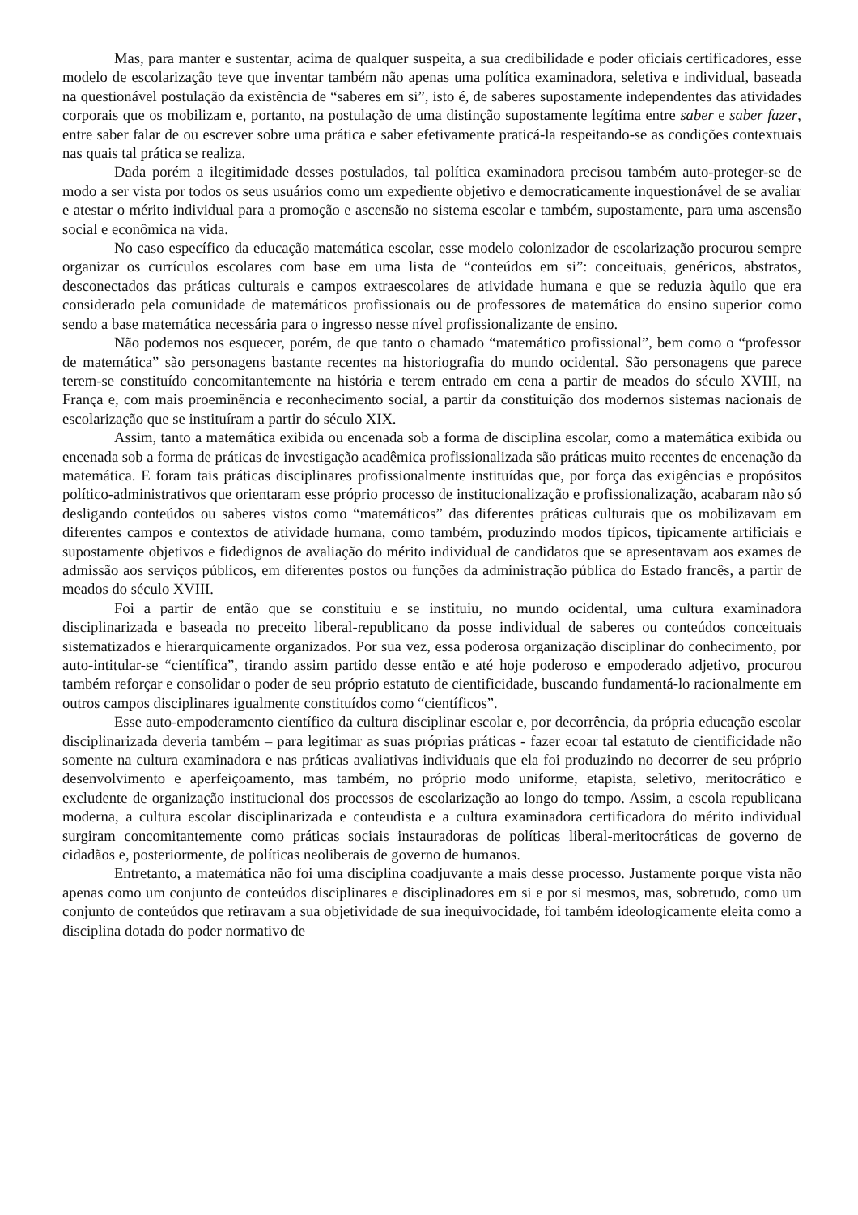Mas, para manter e sustentar, acima de qualquer suspeita, a sua credibilidade e poder oficiais certificadores, esse modelo de escolarização teve que inventar também não apenas uma política examinadora, seletiva e individual, baseada na questionável postulação da existência de “saberes em si”, isto é, de saberes supostamente independentes das atividades corporais que os mobilizam e, portanto, na postulação de uma distinção supostamente legítima entre saber e saber fazer, entre saber falar de ou escrever sobre uma prática e saber efetivamente praticá-la respeitando-se as condições contextuais nas quais tal prática se realiza.
Dada porém a ilegitimidade desses postulados, tal política examinadora precisou também auto-proteger-se de modo a ser vista por todos os seus usuários como um expediente objetivo e democraticamente inquestionável de se avaliar e atestar o mérito individual para a promoção e ascensão no sistema escolar e também, supostamente, para uma ascensão social e econômica na vida.
No caso específico da educação matemática escolar, esse modelo colonizador de escolarização procurou sempre organizar os currículos escolares com base em uma lista de “conteúdos em si”: conceituais, genéricos, abstratos, desconectados das práticas culturais e campos extraescolares de atividade humana e que se reduzia àquilo que era considerado pela comunidade de matemáticos profissionais ou de professores de matemática do ensino superior como sendo a base matemática necessária para o ingresso nesse nível profissionalizante de ensino.
Não podemos nos esquecer, porém, de que tanto o chamado “matemático profissional”, bem como o “professor de matemática” são personagens bastante recentes na historiografia do mundo ocidental. São personagens que parece terem-se constituído concomitantemente na história e terem entrado em cena a partir de meados do século XVIII, na França e, com mais proeminência e reconhecimento social, a partir da constituição dos modernos sistemas nacionais de escolarização que se instituíram a partir do século XIX.
Assim, tanto a matemática exibida ou encenada sob a forma de disciplina escolar, como a matemática exibida ou encenada sob a forma de práticas de investigação acadêmica profissionalizada são práticas muito recentes de encenação da matemática. E foram tais práticas disciplinares profissionalmente instituídas que, por força das exigências e propósitos político-administrativos que orientaram esse próprio processo de institucionalização e profissionalização, acabaram não só desligando conteúdos ou saberes vistos como “matemáticos” das diferentes práticas culturais que os mobilizavam em diferentes campos e contextos de atividade humana, como também, produzindo modos típicos, tipicamente artificiais e supostamente objetivos e fidedignos de avaliação do mérito individual de candidatos que se apresentavam aos exames de admissão aos serviços públicos, em diferentes postos ou funções da administração pública do Estado francês, a partir de meados do século XVIII.
Foi a partir de então que se constituiu e se instituiu, no mundo ocidental, uma cultura examinadora disciplinarizada e baseada no preceito liberal-republicano da posse individual de saberes ou conteúdos conceituais sistematizados e hierarquicamente organizados. Por sua vez, essa poderosa organização disciplinar do conhecimento, por auto-intitular-se “científica”, tirando assim partido desse então e até hoje poderoso e empoderado adjetivo, procurou também reforçar e consolidar o poder de seu próprio estatuto de cientificidade, buscando fundamentá-lo racionalmente em outros campos disciplinares igualmente constituídos como “científicos”.
Esse auto-empoderamento científico da cultura disciplinar escolar e, por decorrência, da própria educação escolar disciplinarizada deveria também – para legitimar as suas próprias práticas - fazer ecoar tal estatuto de cientificidade não somente na cultura examinadora e nas práticas avaliativas individuais que ela foi produzindo no decorrer de seu próprio desenvolvimento e aperfeiçoamento, mas também, no próprio modo uniforme, etapista, seletivo, meritocrático e excludente de organização institucional dos processos de escolarização ao longo do tempo. Assim, a escola republicana moderna, a cultura escolar disciplinarizada e conteudista e a cultura examinadora certificadora do mérito individual surgiram concomitantemente como práticas sociais instauradoras de políticas liberal-meritocráticas de governo de cidadãos e, posteriormente, de políticas neoliberais de governo de humanos.
Entretanto, a matemática não foi uma disciplina coadjuvante a mais desse processo. Justamente porque vista não apenas como um conjunto de conteúdos disciplinares e disciplinadores em si e por si mesmos, mas, sobretudo, como um conjunto de conteúdos que retiravam a sua objetividade de sua inequivocidade, foi também ideologicamente eleita como a disciplina dotada do poder normativo de